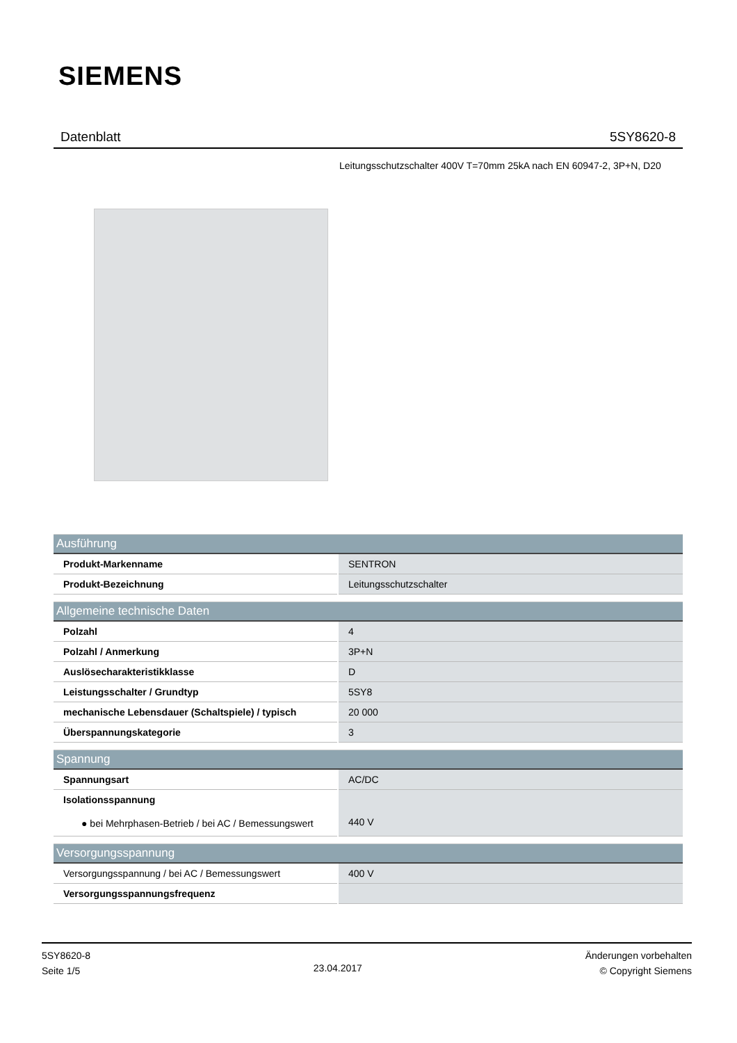SIEMENS
Datenblatt 5SY8620-8
Leitungsschutzschalter 400V T=70mm 25kA nach EN 60947-2, 3P+N, D20
| Ausführung | |
| --- | --- |
| Produkt-Markenname | SENTRON |
| Produkt-Bezeichnung | Leitungsschutzschalter |
| Allgemeine technische Daten | |
| --- | --- |
| Polzahl | 4 |
| Polzahl / Anmerkung | 3P+N |
| Auslösecharakteristikklasse | D |
| Leistungsschalter / Grundtyp | 5SY8 |
| mechanische Lebensdauer (Schaltspiele) / typisch | 20 000 |
| Überspannungskategorie | 3 |
| Spannung | |
| --- | --- |
| Spannungsart | AC/DC |
| Isolationsspannung ● bei Mehrphasen-Betrieb / bei AC / Bemessungswert | 440 V |
| Versorgungsspannung | |
| --- | --- |
| Versorgungsspannung / bei AC / Bemessungswert | 400 V |
| Versorgungsspannungsfrequenz | |
5SY8620-8
Seite 1/5
23.04.2017
Änderungen vorbehalten
© Copyright Siemens